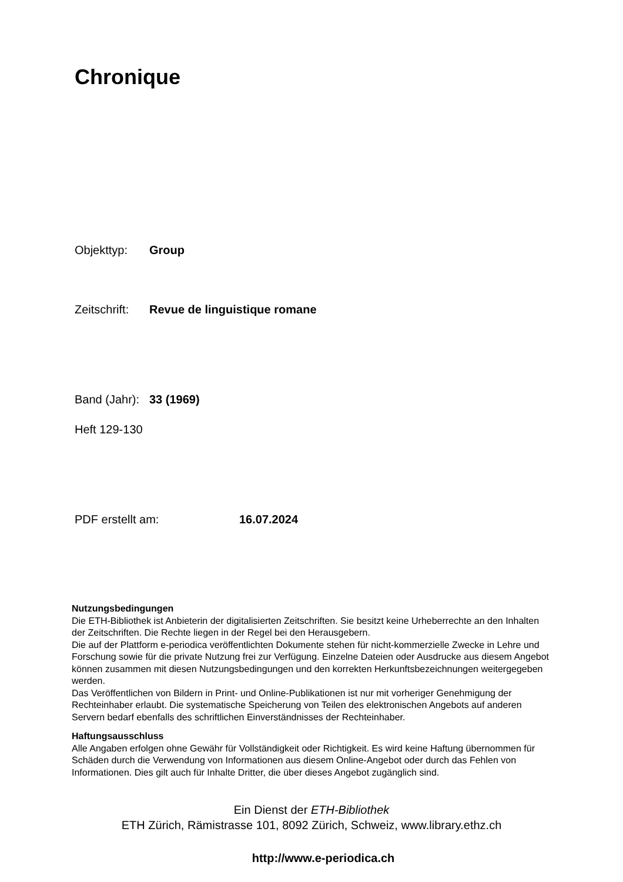Chronique
Objekttyp: Group
Zeitschrift: Revue de linguistique romane
Band (Jahr): 33 (1969)
Heft 129-130
PDF erstellt am: 16.07.2024
Nutzungsbedingungen
Die ETH-Bibliothek ist Anbieterin der digitalisierten Zeitschriften. Sie besitzt keine Urheberrechte an den Inhalten der Zeitschriften. Die Rechte liegen in der Regel bei den Herausgebern.
Die auf der Plattform e-periodica veröffentlichten Dokumente stehen für nicht-kommerzielle Zwecke in Lehre und Forschung sowie für die private Nutzung frei zur Verfügung. Einzelne Dateien oder Ausdrucke aus diesem Angebot können zusammen mit diesen Nutzungsbedingungen und den korrekten Herkunftsbezeichnungen weitergegeben werden.
Das Veröffentlichen von Bildern in Print- und Online-Publikationen ist nur mit vorheriger Genehmigung der Rechteinhaber erlaubt. Die systematische Speicherung von Teilen des elektronischen Angebots auf anderen Servern bedarf ebenfalls des schriftlichen Einverständnisses der Rechteinhaber.
Haftungsausschluss
Alle Angaben erfolgen ohne Gewähr für Vollständigkeit oder Richtigkeit. Es wird keine Haftung übernommen für Schäden durch die Verwendung von Informationen aus diesem Online-Angebot oder durch das Fehlen von Informationen. Dies gilt auch für Inhalte Dritter, die über dieses Angebot zugänglich sind.
Ein Dienst der ETH-Bibliothek
ETH Zürich, Rämistrasse 101, 8092 Zürich, Schweiz, www.library.ethz.ch
http://www.e-periodica.ch